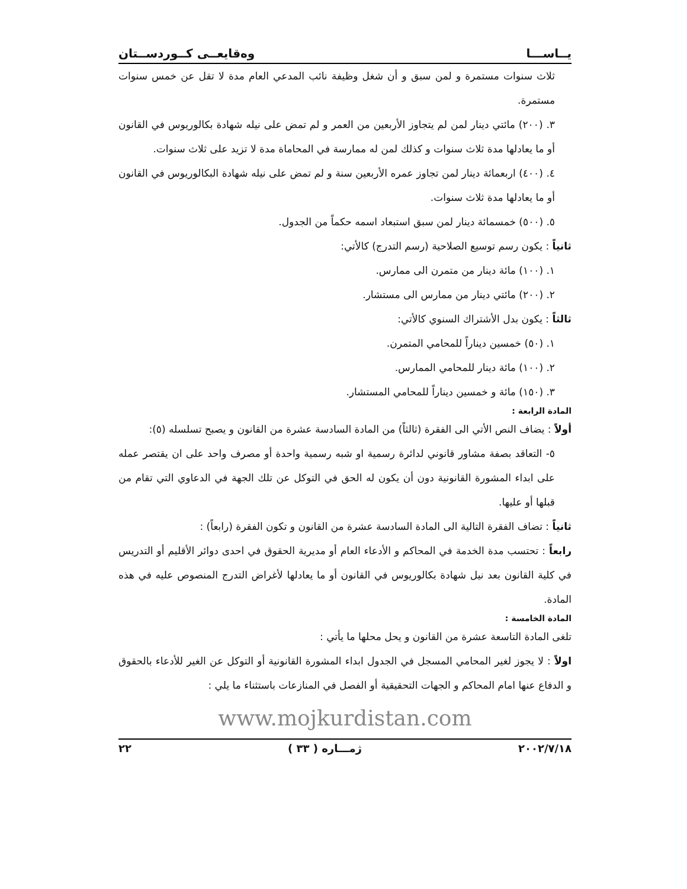يــاســـا وەقايعــى كــوردســتان
ثلاث سنوات مستمرة و لمن سبق و أن شغل وظيفة نائب المدعي العام مدة لا تقل عن خمس سنوات مستمرة.
٣. (٢٠٠) مائتي دينار لمن لم يتجاوز الأربعين من العمر و لم تمض على نيله شهادة بكالوريوس في القانون أو ما يعادلها مدة ثلاث سنوات و كذلك لمن له ممارسة في المحاماة مدة لا تزيد على ثلاث سنوات.
٤. (٤٠٠) اربعمائة دينار لمن تجاوز عمره الأربعين سنة و لم تمض على نيله شهادة البكالوريوس في القانون أو ما يعادلها مدة ثلاث سنوات.
٥. (٥٠٠) خمسمائة دينار لمن سبق استبعاد اسمه حكماً من الجدول.
ثانياً : يكون رسم توسيع الصلاحية (رسم التدرج) كالأتي:
١. (١٠٠) مائة دينار من متمرن الى ممارس.
٢. (٢٠٠) مائتي دينار من ممارس الى مستشار.
ثالثاً : يكون بدل الأشتراك السنوي كالأتي:
١. (٥٠) خمسين ديناراً للمحامي المتمرن.
٢. (١٠٠) مائة دينار للمحامي الممارس.
٣. (١٥٠) مائة و خمسين ديناراً للمحامي المستشار.
المادة الرابعة :
أولاً : يضاف النص الأتي الى الفقرة (ثالثاً) من المادة السادسة عشرة من القانون و يصبح تسلسله (٥):
٥- التعاقد بصفة مشاور قانوني لدائرة رسمية او شبه رسمية واحدة أو مصرف واحد على ان يقتصر عمله على ابداء المشورة القانونية دون أن يكون له الحق في التوكل عن تلك الجهة في الدعاوي التي تقام من قبلها أو عليها.
ثانياً : تضاف الفقرة التالية الى المادة السادسة عشرة من القانون و تكون الفقرة (رابعاً) :
رابعاً : تحتسب مدة الخدمة في المحاكم و الأدعاء العام أو مديرية الحقوق في احدى دوائر الأقليم أو التدريس في كلية القانون بعد نيل شهادة بكالوريوس في القانون أو ما يعادلها لأغراض التدرج المنصوص عليه في هذه المادة.
المادة الخامسة :
تلغى المادة التاسعة عشرة من القانون و يحل محلها ما يأتي :
اولاً : لا يجوز لغير المحامي المسجل في الجدول ابداء المشورة القانونية أو التوكل عن الغير للأدعاء بالحقوق و الدفاع عنها امام المحاكم و الجهات التحقيقية أو الفصل في المنازعات باستثناء ما يلي :
www.mojkurdistan.com
٢٠٠٢/٧/١٨ ژمـــاره ( ٣٣ ) ٢٢